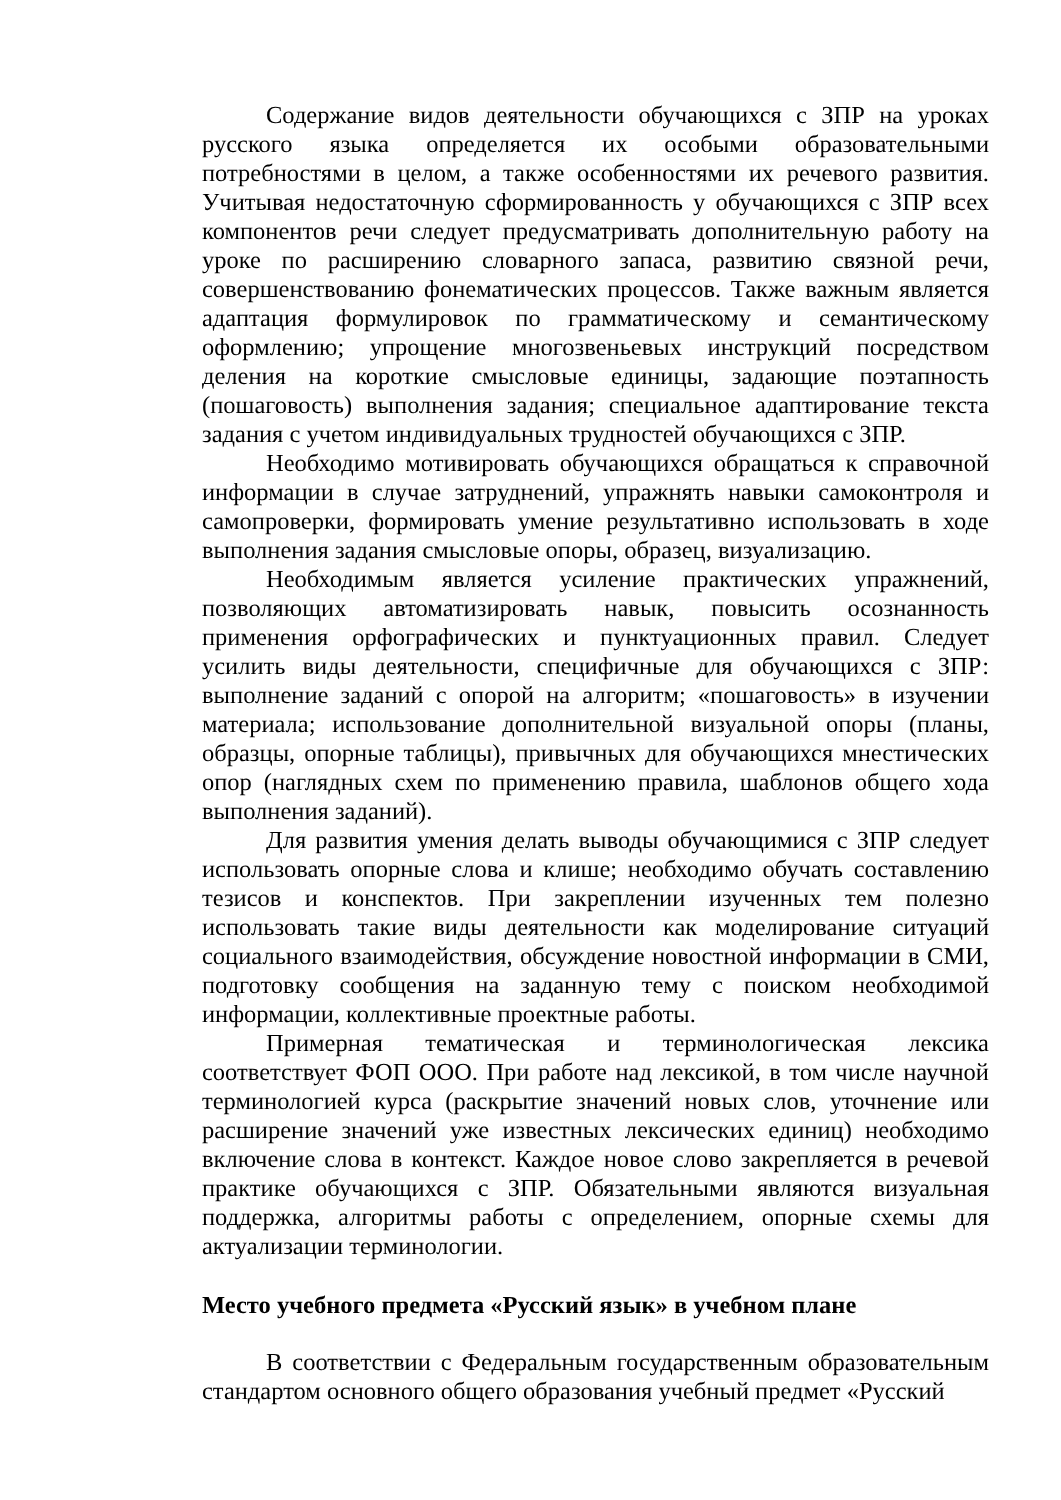Содержание видов деятельности обучающихся с ЗПР на уроках русского языка определяется их особыми образовательными потребностями в целом, а также особенностями их речевого развития. Учитывая недостаточную сформированность у обучающихся с ЗПР всех компонентов речи следует предусматривать дополнительную работу на уроке по расширению словарного запаса, развитию связной речи, совершенствованию фонематических процессов. Также важным является адаптация формулировок по грамматическому и семантическому оформлению; упрощение многозвеньевых инструкций посредством деления на короткие смысловые единицы, задающие поэтапность (пошаговость) выполнения задания; специальное адаптирование текста задания с учетом индивидуальных трудностей обучающихся с ЗПР.
Необходимо мотивировать обучающихся обращаться к справочной информации в случае затруднений, упражнять навыки самоконтроля и самопроверки, формировать умение результативно использовать в ходе выполнения задания смысловые опоры, образец, визуализацию.
Необходимым является усиление практических упражнений, позволяющих автоматизировать навык, повысить осознанность применения орфографических и пунктуационных правил. Следует усилить виды деятельности, специфичные для обучающихся с ЗПР: выполнение заданий с опорой на алгоритм; «пошаговость» в изучении материала; использование дополнительной визуальной опоры (планы, образцы, опорные таблицы), привычных для обучающихся мнестических опор (наглядных схем по применению правила, шаблонов общего хода выполнения заданий).
Для развития умения делать выводы обучающимися с ЗПР следует использовать опорные слова и клише; необходимо обучать составлению тезисов и конспектов. При закреплении изученных тем полезно использовать такие виды деятельности как моделирование ситуаций социального взаимодействия, обсуждение новостной информации в СМИ, подготовку сообщения на заданную тему с поиском необходимой информации, коллективные проектные работы.
Примерная тематическая и терминологическая лексика соответствует ФОП ООО. При работе над лексикой, в том числе научной терминологией курса (раскрытие значений новых слов, уточнение или расширение значений уже известных лексических единиц) необходимо включение слова в контекст. Каждое новое слово закрепляется в речевой практике обучающихся с ЗПР. Обязательными являются визуальная поддержка, алгоритмы работы с определением, опорные схемы для актуализации терминологии.
Место учебного предмета «Русский язык» в учебном плане
В соответствии с Федеральным государственным образовательным стандартом основного общего образования учебный предмет «Русский